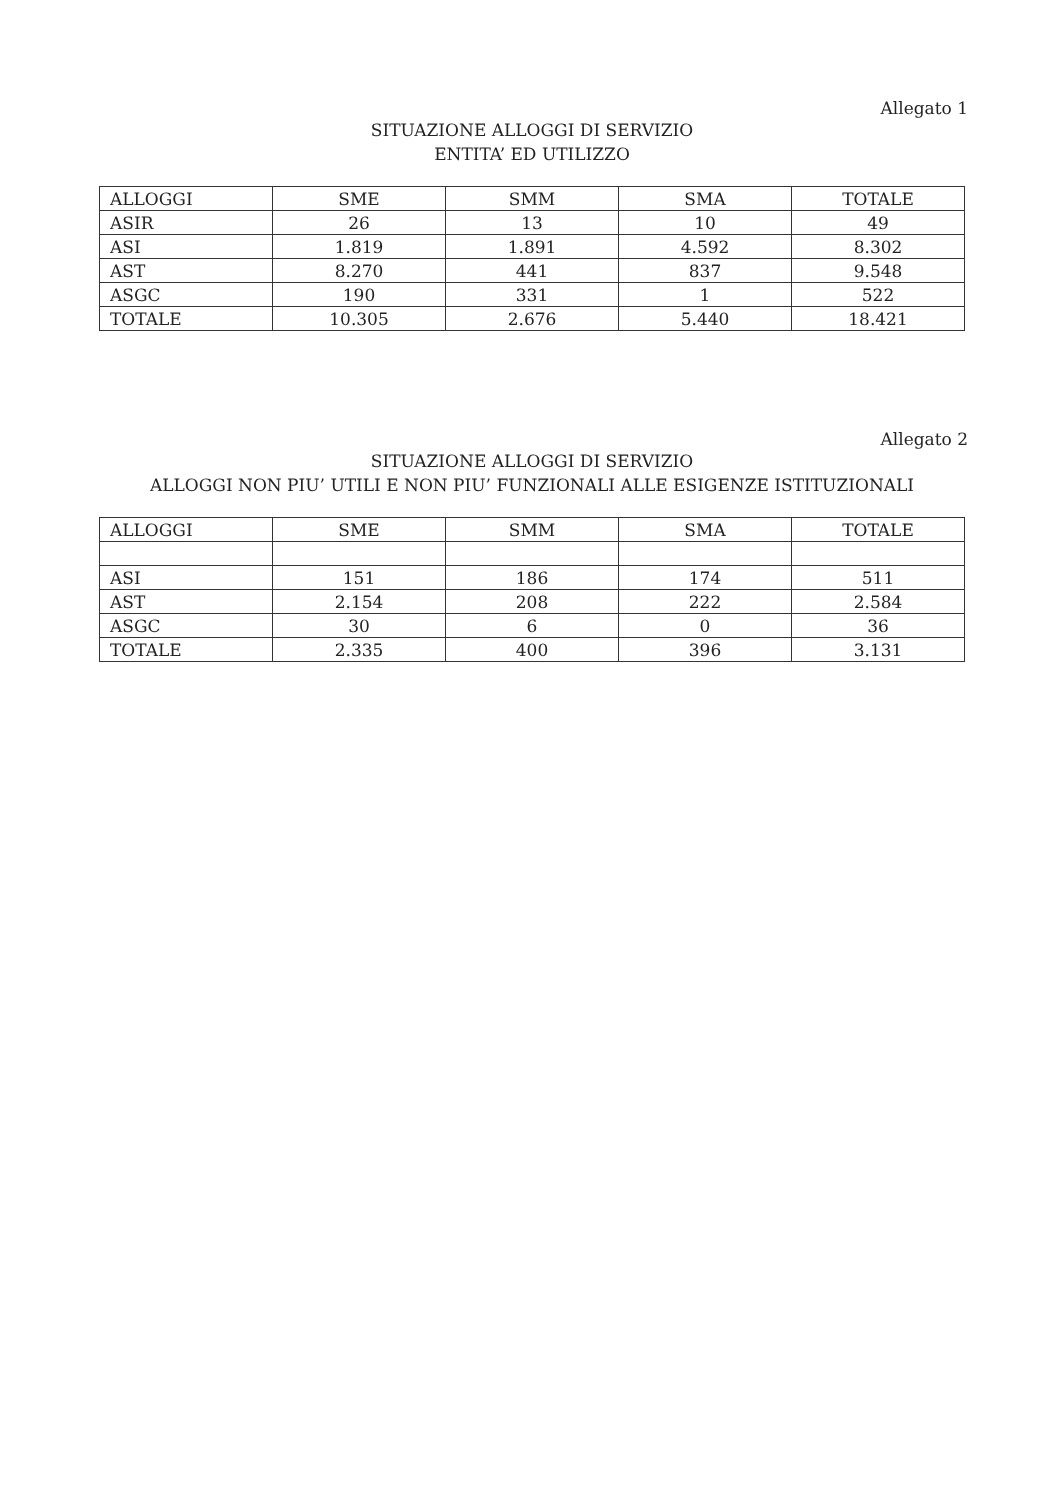Allegato 1
SITUAZIONE ALLOGGI DI SERVIZIO
ENTITA’ ED UTILIZZO
| ALLOGGI | SME | SMM | SMA | TOTALE |
| --- | --- | --- | --- | --- |
| ASIR | 26 | 13 | 10 | 49 |
| ASI | 1.819 | 1.891 | 4.592 | 8.302 |
| AST | 8.270 | 441 | 837 | 9.548 |
| ASGC | 190 | 331 | 1 | 522 |
| TOTALE | 10.305 | 2.676 | 5.440 | 18.421 |
Allegato 2
SITUAZIONE ALLOGGI DI SERVIZIO
ALLOGGI NON PIU’ UTILI E NON PIU’ FUNZIONALI ALLE ESIGENZE ISTITUZIONALI
| ALLOGGI | SME | SMM | SMA | TOTALE |
| --- | --- | --- | --- | --- |
| ASI | 151 | 186 | 174 | 511 |
| AST | 2.154 | 208 | 222 | 2.584 |
| ASGC | 30 | 6 | 0 | 36 |
| TOTALE | 2.335 | 400 | 396 | 3.131 |